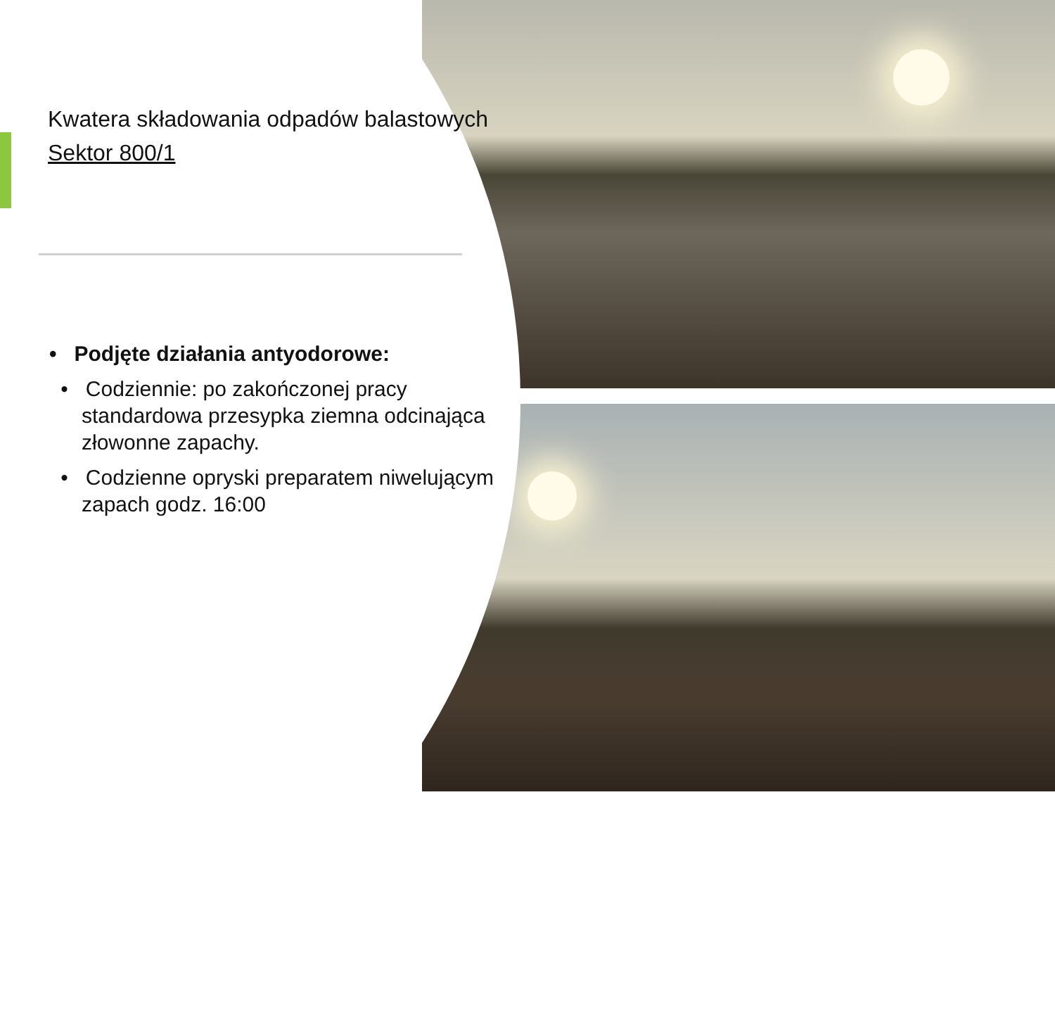Kwatera składowania odpadów balastowych
Sektor 800/1
• Podjęte działania antyodorowe:
• Codziennie: po zakończonej pracy standardowa przesypka ziemna odcinająca złowonne zapachy.
• Codzienne opryski preparatem niwelującym zapach godz. 16:00